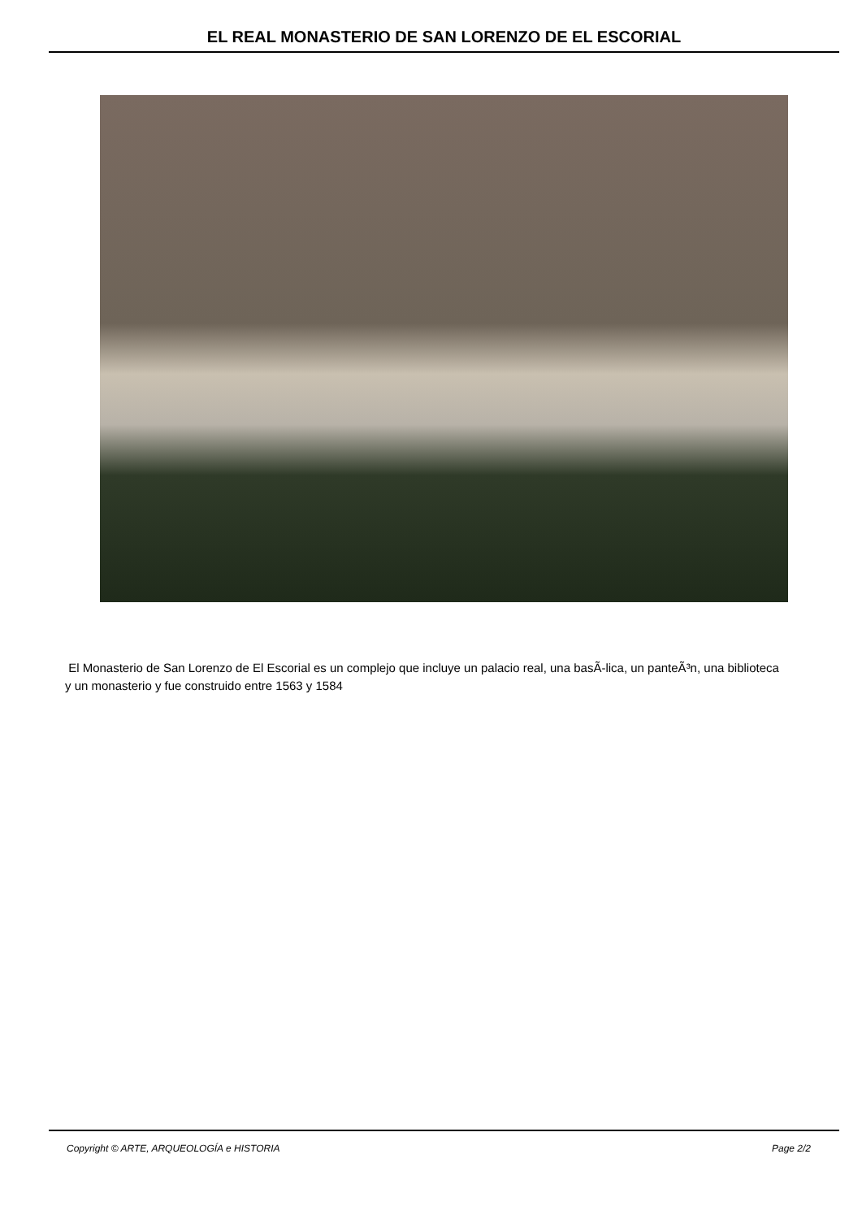EL REAL MONASTERIO DE SAN LORENZO DE EL ESCORIAL
El Monasterio de San Lorenzo de El Escorial es un complejo que incluye un palacio real, una basÃ-lica, un panteÃ³n, una biblioteca y un monasterio y fue construido entre 1563 y 1584
Copyright © ARTE, ARQUEOLOGÍA e HISTORIA Page 2/2